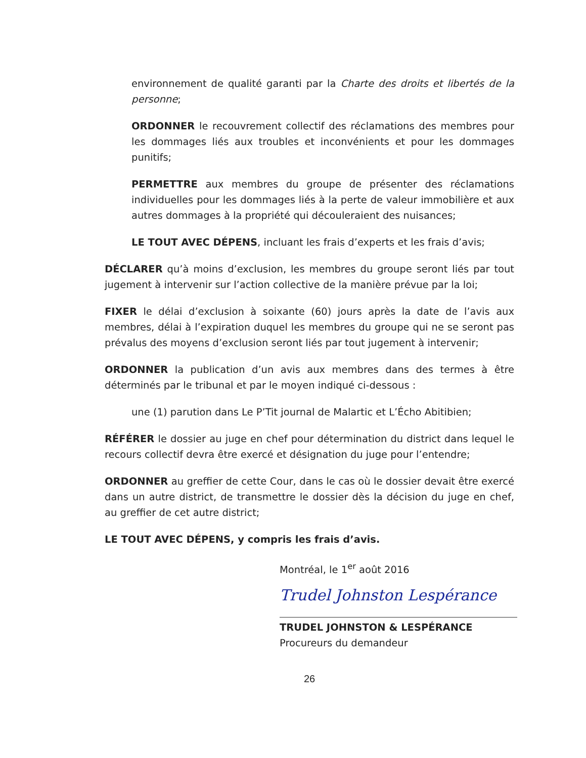environnement de qualité garanti par la Charte des droits et libertés de la personne;
ORDONNER le recouvrement collectif des réclamations des membres pour les dommages liés aux troubles et inconvénients et pour les dommages punitifs;
PERMETTRE aux membres du groupe de présenter des réclamations individuelles pour les dommages liés à la perte de valeur immobilière et aux autres dommages à la propriété qui découleraient des nuisances;
LE TOUT AVEC DÉPENS, incluant les frais d’experts et les frais d’avis;
DÉCLARER qu’à moins d’exclusion, les membres du groupe seront liés par tout jugement à intervenir sur l’action collective de la manière prévue par la loi;
FIXER le délai d’exclusion à soixante (60) jours après la date de l’avis aux membres, délai à l’expiration duquel les membres du groupe qui ne se seront pas prévalus des moyens d’exclusion seront liés par tout jugement à intervenir;
ORDONNER la publication d’un avis aux membres dans des termes à être déterminés par le tribunal et par le moyen indiqué ci-dessous :
une (1) parution dans Le P’Tit journal de Malartic et L’Écho Abitibien;
RÉFÉRER le dossier au juge en chef pour détermination du district dans lequel le recours collectif devra être exercé et désignation du juge pour l’entendre;
ORDONNER au greffier de cette Cour, dans le cas où le dossier devait être exercé dans un autre district, de transmettre le dossier dès la décision du juge en chef, au greffier de cet autre district;
LE TOUT AVEC DÉPENS, y compris les frais d’avis.
Montréal, le 1<sup>er</sup> août 2016
Trudel Johnston Lespérance
TRUDEL JOHNSTON & LESPÉRANCE
Procureurs du demandeur
26